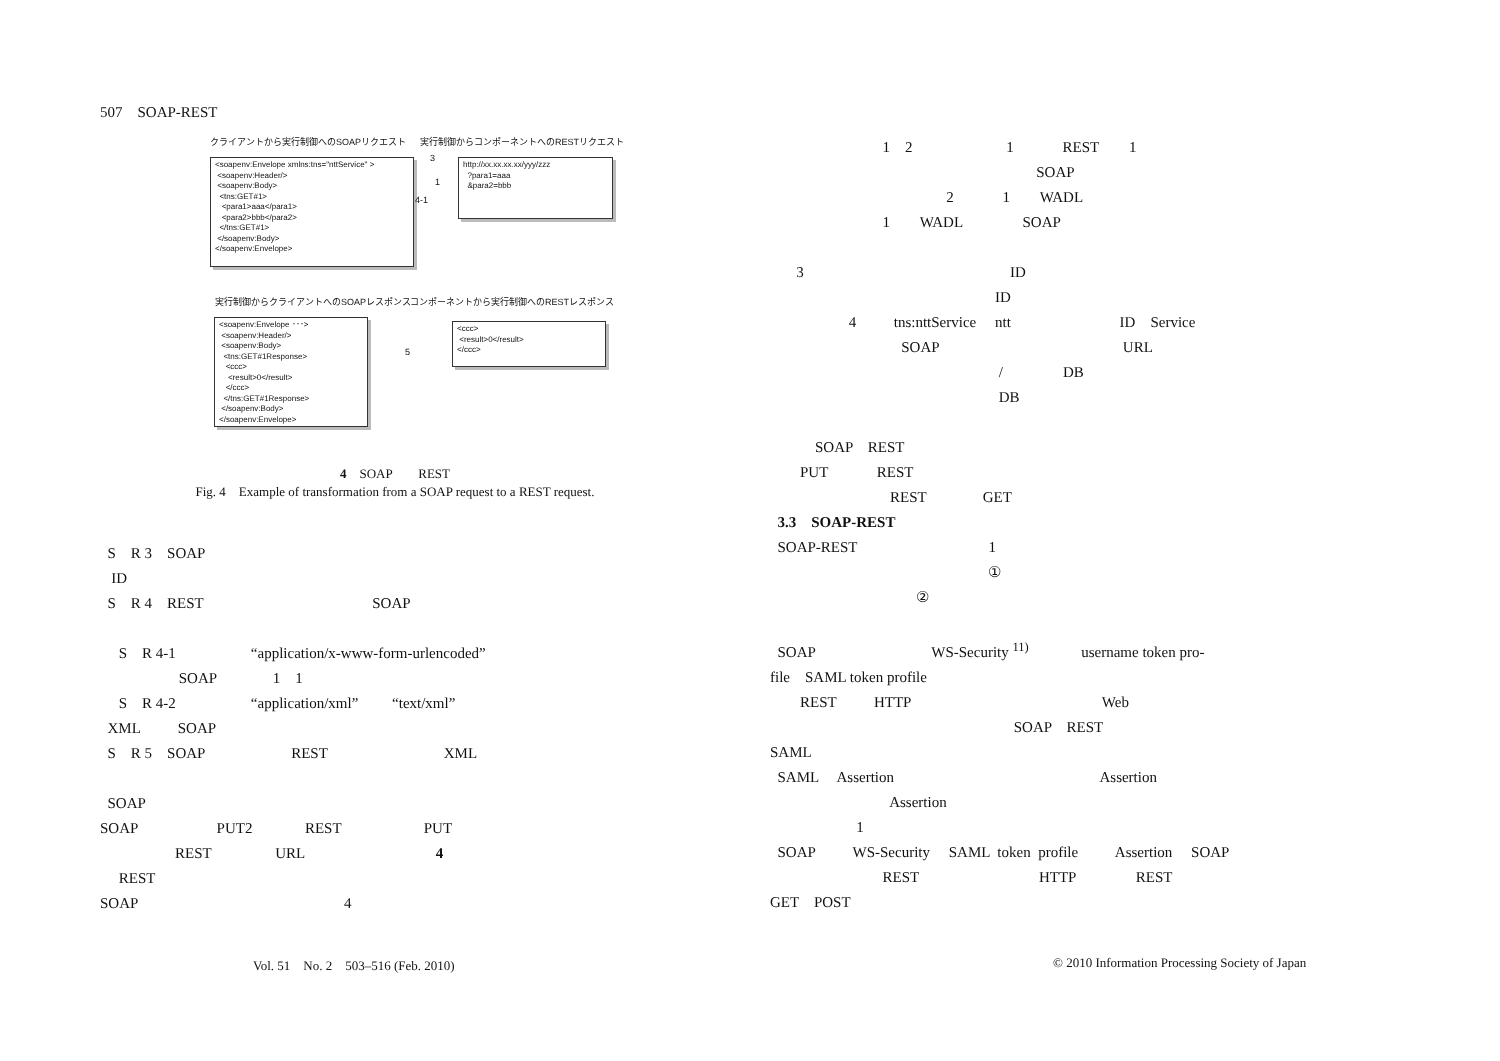507　SOAP-REST
クライアントから実行制御へのSOAPリクエスト
実行制御からコンポーネントへのRESTリクエスト
<soapenv:Envelope xmlns:tns="nttService" > <soapenv:Header/> <soapenv:Body> <tns:GET#1> <para1>aaa</para1> <para2>bbb</para2> </tns:GET#1> </soapenv:Body> </soapenv:Envelope>
3
1
4-1
http://xx.xx.xx.xx/yyy/zzz ?para1=aaa &para2=bbb
実行制御からクライアントへのSOAPレスポンス
コンポーネントから実行制御へのRESTレスポンス
<soapenv:Envelope ･･･> <soapenv:Header/> <soapenv:Body> <tns:GET#1Response> <ccc> <result>0</result> </ccc> </tns:GET#1Response> </soapenv:Body> </soapenv:Envelope>
5
<ccc> <result>0</result> </ccc>
4　SOAP　　REST
Fig. 4　Example of transformation from a SOAP request to a REST request.
S　R 3　SOAP
ID
S　R 4　REST SOAP
S　R 4-1 “application/x-www-form-urlencoded”
SOAP 1　1
S　R 4-2 “application/xml” “text/xml”
XML SOAP
S　R 5　SOAP REST XML
SOAP
SOAP PUT2 REST PUT
REST URL 4
REST
SOAP 4
1　2 1 REST 1
SOAP
2 1 WADL
1 WADL SOAP
3 ID
ID
4 tns:nttService ntt ID　Service
SOAP URL
/ DB
DB
SOAP　REST
PUT REST
REST GET
3.3　SOAP-REST
SOAP-REST 1
①
②
SOAP WS-Security <sup>11)</sup> username token pro-
file　SAML token profile
REST HTTP Web
SOAP　REST
SAML
SAML　 Assertion Assertion
Assertion
1
SOAP WS-Security SAML token profile Assertion SOAP
REST HTTP REST
GET　POST
Vol. 51　No. 2　503–516 (Feb. 2010)
© 2010 Information Processing Society of Japan